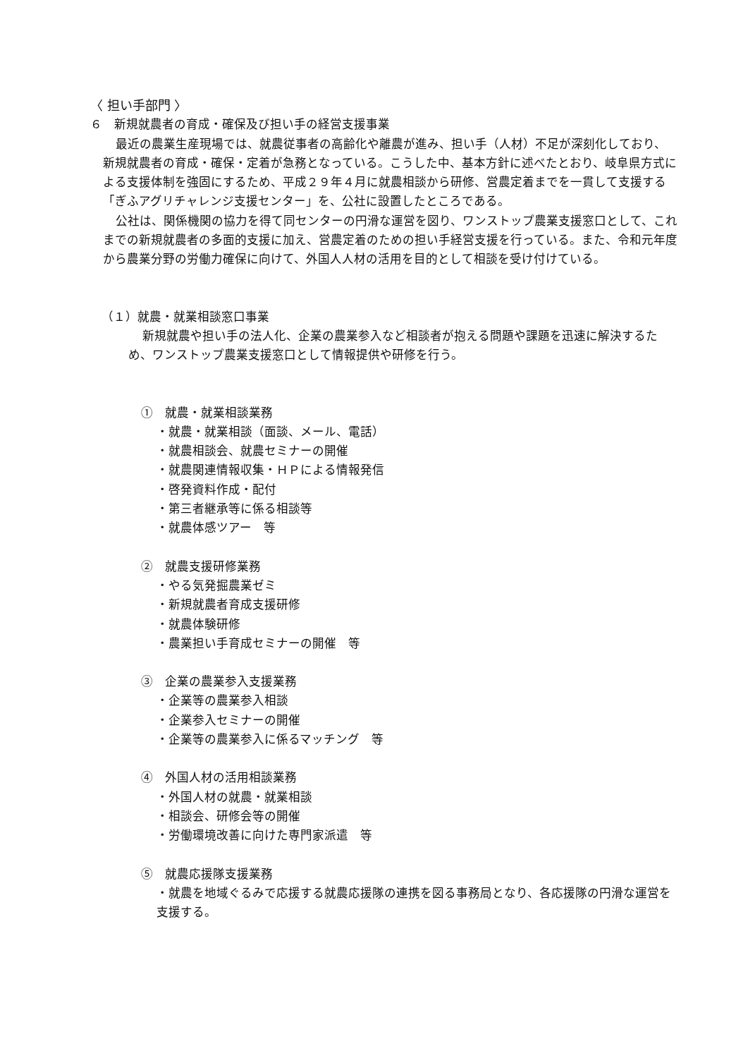〈 担い手部門 〉
６　新規就農者の育成・確保及び担い手の経営支援事業
最近の農業生産現場では、就農従事者の高齢化や離農が進み、担い手（人材）不足が深刻化しており、新規就農者の育成・確保・定着が急務となっている。こうした中、基本方針に述べたとおり、岐阜県方式による支援体制を強固にするため、平成２９年４月に就農相談から研修、営農定着までを一貫して支援する「ぎふアグリチャレンジ支援センター」を、公社に設置したところである。
公社は、関係機関の協力を得て同センターの円滑な運営を図り、ワンストップ農業支援窓口として、これまでの新規就農者の多面的支援に加え、営農定着のための担い手経営支援を行っている。また、令和元年度から農業分野の労働力確保に向けて、外国人人材の活用を目的として相談を受け付けている。
（１）就農・就業相談窓口事業
新規就農や担い手の法人化、企業の農業参入など相談者が抱える問題や課題を迅速に解決するため、ワンストップ農業支援窓口として情報提供や研修を行う。
①　就農・就業相談業務
・就農・就業相談（面談、メール、電話）
・就農相談会、就農セミナーの開催
・就農関連情報収集・ＨＰによる情報発信
・啓発資料作成・配付
・第三者継承等に係る相談等
・就農体感ツアー　等
②　就農支援研修業務
・やる気発掘農業ゼミ
・新規就農者育成支援研修
・就農体験研修
・農業担い手育成セミナーの開催　等
③　企業の農業参入支援業務
・企業等の農業参入相談
・企業参入セミナーの開催
・企業等の農業参入に係るマッチング　等
④　外国人材の活用相談業務
・外国人材の就農・就業相談
・相談会、研修会等の開催
・労働環境改善に向けた専門家派遣　等
⑤　就農応援隊支援業務
・就農を地域ぐるみで応援する就農応援隊の連携を図る事務局となり、各応援隊の円滑な運営を支援する。